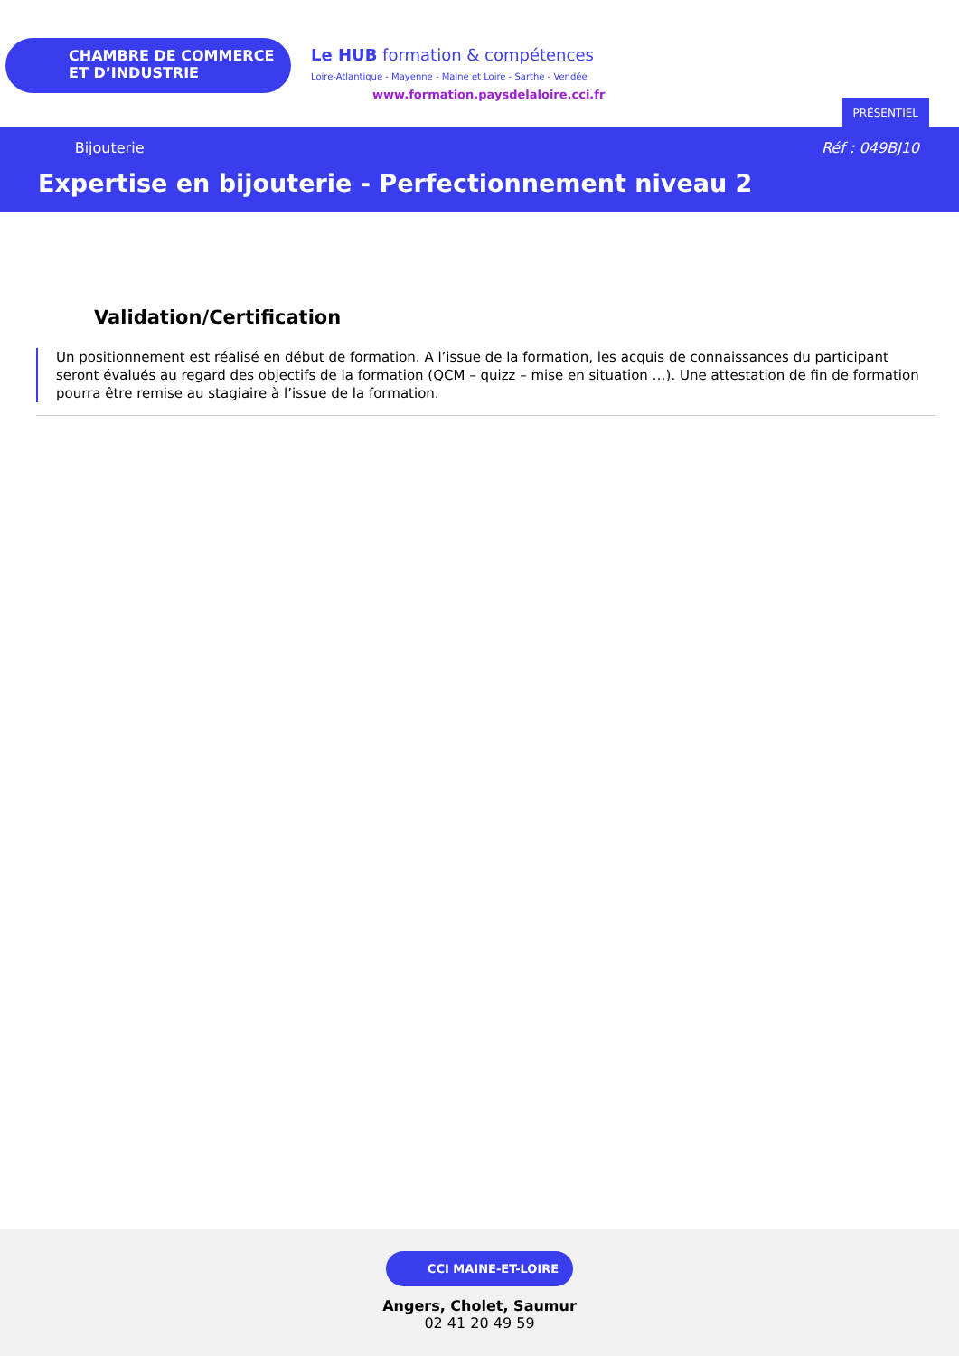CHAMBRE DE COMMERCE
ET D’INDUSTRIE
Le HUB formation & compétences
Loire-Atlantique - Mayenne - Maine et Loire - Sarthe - Vendée
www.formation.paysdelaloire.cci.fr
PRÉSENTIEL
Bijouterie Réf : 049BJ10
Expertise en bijouterie - Perfectionnement niveau 2
Validation/Certification
Un positionnement est réalisé en début de formation. A l’issue de la formation, les acquis de connaissances du participant seront évalués au regard des objectifs de la formation (QCM – quizz – mise en situation …). Une attestation de fin de formation pourra être remise au stagiaire à l’issue de la formation.
CCI MAINE-ET-LOIRE
Angers, Cholet, Saumur
02 41 20 49 59